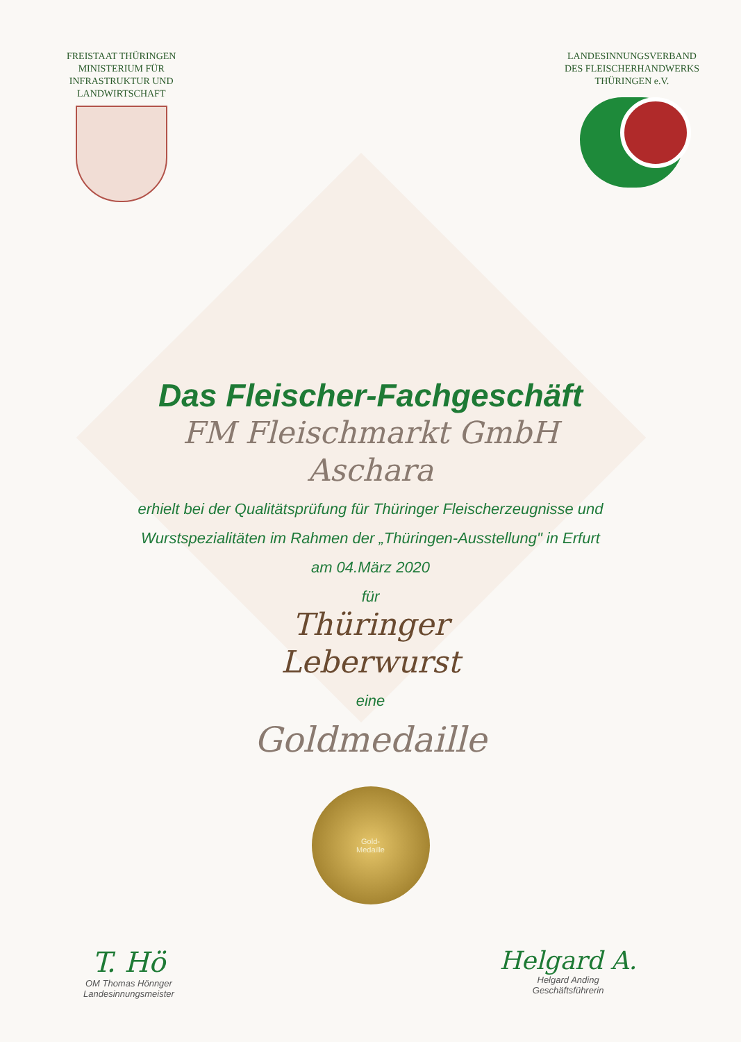FREISTAAT THÜRINGEN
MINISTERIUM FÜR
INFRASTRUKTUR UND
LANDWIRTSCHAFT
LANDESINNUNGSVERBAND
DES FLEISCHERHANDWERKS
THÜRINGEN e.V.
Das Fleischer-Fachgeschäft
FM Fleischmarkt GmbH
Aschara
erhielt bei der Qualitätsprüfung für Thüringer Fleischerzeugnisse und
Wurstspezialitäten im Rahmen der „Thüringen-Ausstellung" in Erfurt
am 04.März 2020
für
Thüringer
Leberwurst
eine
Goldmedaille
Gold-
Medaille
T. Hö
OM Thomas Hönnger
Landesinnungsmeister
Helgard A.
Helgard Anding
Geschäftsführerin